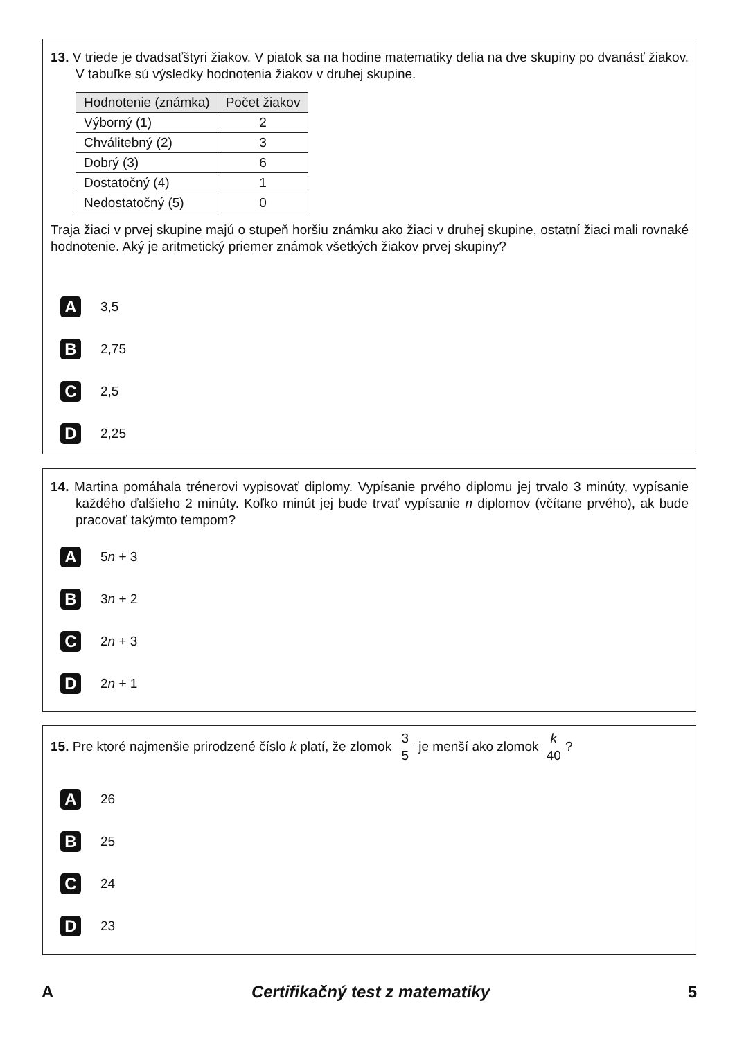13. V triede je dvadsaťštyri žiakov. V piatok sa na hodine matematiky delia na dve skupiny po dvanásť žiakov. V tabuľke sú výsledky hodnotenia žiakov v druhej skupine.
| Hodnotenie (známka) | Počet žiakov |
| --- | --- |
| Výborný (1) | 2 |
| Chválitebný (2) | 3 |
| Dobrý (3) | 6 |
| Dostatočný (4) | 1 |
| Nedostatočný (5) | 0 |
Traja žiaci v prvej skupine majú o stupeň horšiu známku ako žiaci v druhej skupine, ostatní žiaci mali rovnaké hodnotenie. Aký je aritmetický priemer známok všetkých žiakov prvej skupiny?
A 3,5
B 2,75
C 2,5
D 2,25
14. Martina pomáhala trénerovi vypisovať diplomy. Vypísanie prvého diplomu jej trvalo 3 minúty, vypísanie každého ďalšieho 2 minúty. Koľko minút jej bude trvať vypísanie n diplomov (včítane prvého), ak bude pracovať takýmto tempom?
A 5 n + 3
B 3 n + 2
C 2 n + 3
D 2 n + 1
15. Pre ktoré najmenšie prirodzené číslo k platí, že zlomok 3 5 je menší ako zlomok k 40?
A 26
B 25
C 24
D 23
A Certifikačný test z matematiky 5